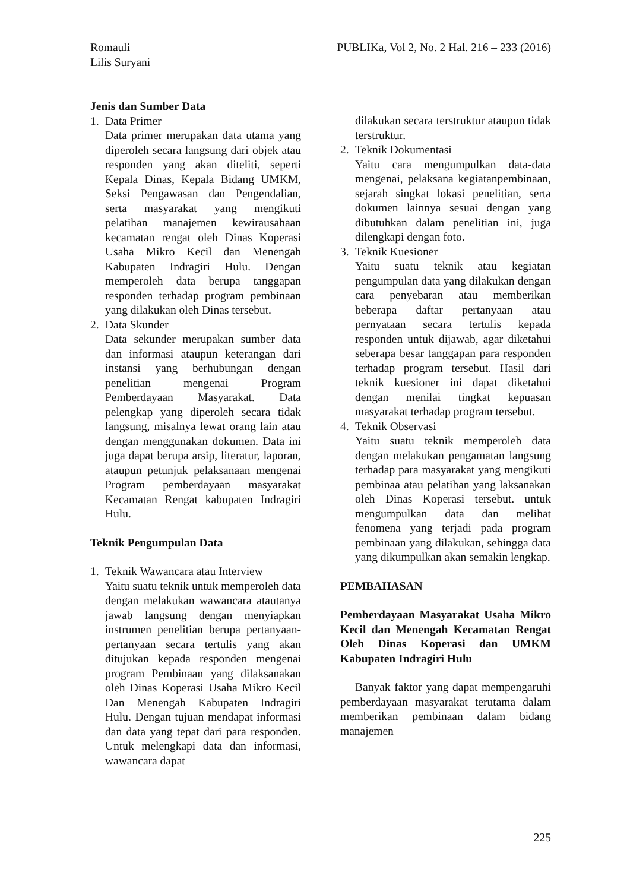Romauli
Lilis Suryani
PUBLIKa, Vol 2, No. 2 Hal. 216 – 233 (2016)
Jenis dan Sumber Data
1. Data Primer
Data primer merupakan data utama yang diperoleh secara langsung dari objek atau responden yang akan diteliti, seperti Kepala Dinas, Kepala Bidang UMKM, Seksi Pengawasan dan Pengendalian, serta masyarakat yang mengikuti pelatihan manajemen kewirausahaan kecamatan rengat oleh Dinas Koperasi Usaha Mikro Kecil dan Menengah Kabupaten Indragiri Hulu. Dengan memperoleh data berupa tanggapan responden terhadap program pembinaan yang dilakukan oleh Dinas tersebut.
2. Data Skunder
Data sekunder merupakan sumber data dan informasi ataupun keterangan dari instansi yang berhubungan dengan penelitian mengenai Program Pemberdayaan Masyarakat. Data pelengkap yang diperoleh secara tidak langsung, misalnya lewat orang lain atau dengan menggunakan dokumen. Data ini juga dapat berupa arsip, literatur, laporan, ataupun petunjuk pelaksanaan mengenai Program pemberdayaan masyarakat Kecamatan Rengat kabupaten Indragiri Hulu.
Teknik Pengumpulan Data
1. Teknik Wawancara atau Interview
Yaitu suatu teknik untuk memperoleh data dengan melakukan wawancara atautanya jawab langsung dengan menyiapkan instrumen penelitian berupa pertanyaan-pertanyaan secara tertulis yang akan ditujukan kepada responden mengenai program Pembinaan yang dilaksanakan oleh Dinas Koperasi Usaha Mikro Kecil Dan Menengah Kabupaten Indragiri Hulu. Dengan tujuan mendapat informasi dan data yang tepat dari para responden. Untuk melengkapi data dan informasi, wawancara dapat
dilakukan secara terstruktur ataupun tidak terstruktur.
2. Teknik Dokumentasi
Yaitu cara mengumpulkan data-data mengenai, pelaksana kegiatanpembinaan, sejarah singkat lokasi penelitian, serta dokumen lainnya sesuai dengan yang dibutuhkan dalam penelitian ini, juga dilengkapi dengan foto.
3. Teknik Kuesioner
Yaitu suatu teknik atau kegiatan pengumpulan data yang dilakukan dengan cara penyebaran atau memberikan beberapa daftar pertanyaan atau pernyataan secara tertulis kepada responden untuk dijawab, agar diketahui seberapa besar tanggapan para responden terhadap program tersebut. Hasil dari teknik kuesioner ini dapat diketahui dengan menilai tingkat kepuasan masyarakat terhadap program tersebut.
4. Teknik Observasi
Yaitu suatu teknik memperoleh data dengan melakukan pengamatan langsung terhadap para masyarakat yang mengikuti pembinaa atau pelatihan yang laksanakan oleh Dinas Koperasi tersebut. untuk mengumpulkan data dan melihat fenomena yang terjadi pada program pembinaan yang dilakukan, sehingga data yang dikumpulkan akan semakin lengkap.
PEMBAHASAN
Pemberdayaan Masyarakat Usaha Mikro Kecil dan Menengah Kecamatan Rengat Oleh Dinas Koperasi dan UMKM Kabupaten Indragiri Hulu
Banyak faktor yang dapat mempengaruhi pemberdayaan masyarakat terutama dalam memberikan pembinaan dalam bidang manajemen
225